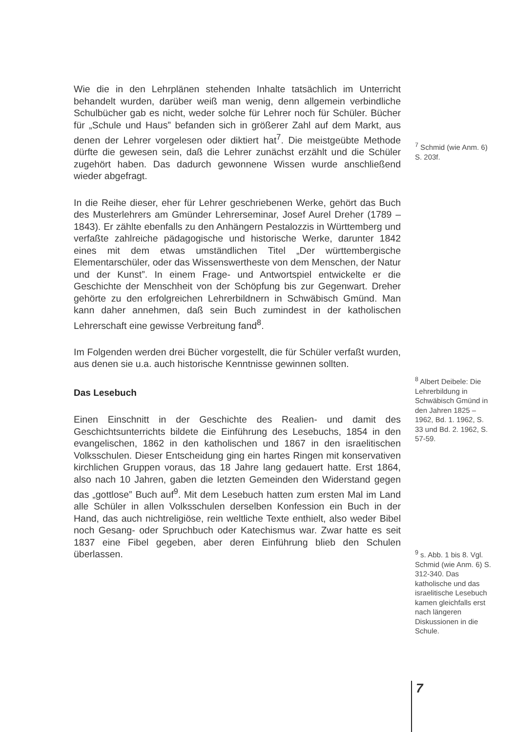Wie die in den Lehrplänen stehenden Inhalte tatsächlich im Unterricht behandelt wurden, darüber weiß man wenig, denn allgemein verbindliche Schulbücher gab es nicht, weder solche für Lehrer noch für Schüler. Bücher für „Schule und Haus” befanden sich in größerer Zahl auf dem Markt, aus denen der Lehrer vorgelesen oder diktiert hat<sup>7</sup>. Die meistgeübte Methode dürfte die gewesen sein, daß die Lehrer zunächst erzählt und die Schüler zugehört haben. Das dadurch gewonnene Wissen wurde anschließend wieder abgefragt.
In die Reihe dieser, eher für Lehrer geschriebenen Werke, gehört das Buch des Musterlehrers am Gmünder Lehrerseminar, Josef Aurel Dreher (1789 – 1843). Er zählte ebenfalls zu den Anhängern Pestalozzis in Württemberg und verfaßte zahlreiche pädagogische und historische Werke, darunter 1842 eines mit dem etwas umständlichen Titel „Der württembergische Elementarschüler, oder das Wissenswertheste von dem Menschen, der Natur und der Kunst”. In einem Frage- und Antwortspiel entwickelte er die Geschichte der Menschheit von der Schöpfung bis zur Gegenwart. Dreher gehörte zu den erfolgreichen Lehrerbildnern in Schwäbisch Gmünd. Man kann daher annehmen, daß sein Buch zumindest in der katholischen Lehrerschaft eine gewisse Verbreitung fand<sup>8</sup>.
Im Folgenden werden drei Bücher vorgestellt, die für Schüler verfaßt wurden, aus denen sie u.a. auch historische Kenntnisse gewinnen sollten.
Das Lesebuch
Einen Einschnitt in der Geschichte des Realien- und damit des Geschichtsunterrichts bildete die Einführung des Lesebuchs, 1854 in den evangelischen, 1862 in den katholischen und 1867 in den israelitischen Volksschulen. Dieser Entscheidung ging ein hartes Ringen mit konservativen kirchlichen Gruppen voraus, das 18 Jahre lang gedauert hatte. Erst 1864, also nach 10 Jahren, gaben die letzten Gemeinden den Widerstand gegen das „gottlose” Buch auf<sup>9</sup>. Mit dem Lesebuch hatten zum ersten Mal im Land alle Schüler in allen Volksschulen derselben Konfession ein Buch in der Hand, das auch nichtreligiöse, rein weltliche Texte enthielt, also weder Bibel noch Gesang- oder Spruchbuch oder Katechismus war. Zwar hatte es seit 1837 eine Fibel gegeben, aber deren Einführung blieb den Schulen überlassen.
<sup>7</sup> Schmid (wie Anm. 6) S. 203f.
<sup>8</sup> Albert Deibele: Die Lehrerbildung in Schwäbisch Gmünd in den Jahren 1825 – 1962, Bd. 1. 1962, S. 33 und Bd. 2. 1962, S. 57-59.
<sup>9</sup> s. Abb. 1 bis 8. Vgl. Schmid (wie Anm. 6) S. 312-340. Das katholische und das israelitische Lesebuch kamen gleichfalls erst nach längeren Diskussionen in die Schule.
7